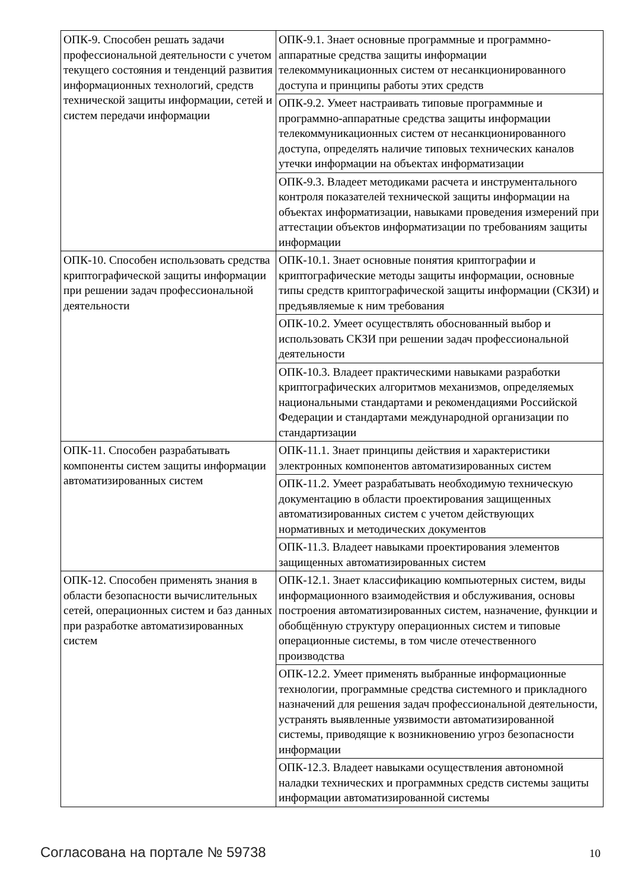| ОПК-9. Способен решать задачи профессиональной деятельности с учетом текущего состояния и тенденций развития информационных технологий, средств технической защиты информации, сетей и систем передачи информации | ОПК-9.1. Знает основные программные и программно-аппаратные средства защиты информации телекоммуникационных систем от несанкционированного доступа и принципы работы этих средств |
| | ОПК-9.2. Умеет настраивать типовые программные и программно-аппаратные средства защиты информации телекоммуникационных систем от несанкционированного доступа, определять наличие типовых технических каналов утечки информации на объектах информатизации |
| | ОПК-9.3. Владеет методиками расчета и инструментального контроля показателей технической защиты информации на объектах информатизации, навыками проведения измерений при аттестации объектов информатизации по требованиям защиты информации |
| ОПК-10. Способен использовать средства криптографической защиты информации при решении задач профессиональной деятельности | ОПК-10.1. Знает основные понятия криптографии и криптографические методы защиты информации, основные типы средств криптографической защиты информации (СКЗИ) и предъявляемые к ним требования |
| | ОПК-10.2. Умеет осуществлять обоснованный выбор и использовать СКЗИ при решении задач профессиональной деятельности |
| | ОПК-10.3. Владеет практическими навыками разработки криптографических алгоритмов механизмов, определяемых национальными стандартами и рекомендациями Российской Федерации и стандартами международной организации по стандартизации |
| ОПК-11. Способен разрабатывать компоненты систем защиты информации автоматизированных систем | ОПК-11.1. Знает принципы действия и характеристики электронных компонентов автоматизированных систем |
| | ОПК-11.2. Умеет разрабатывать необходимую техническую документацию в области проектирования защищенных автоматизированных систем с учетом действующих нормативных и методических документов |
| | ОПК-11.3. Владеет навыками проектирования элементов защищенных автоматизированных систем |
| ОПК-12. Способен применять знания в области безопасности вычислительных сетей, операционных систем и баз данных при разработке автоматизированных систем | ОПК-12.1. Знает классификацию компьютерных систем, виды информационного взаимодействия и обслуживания, основы построения автоматизированных систем, назначение, функции и обобщённую структуру операционных систем и типовые операционные системы, в том числе отечественного производства |
| | ОПК-12.2. Умеет применять выбранные информационные технологии, программные средства системного и прикладного назначений для решения задач профессиональной деятельности, устранять выявленные уязвимости автоматизированной системы, приводящие к возникновению угроз безопасности информации |
| | ОПК-12.3. Владеет навыками осуществления автономной наладки технических и программных средств системы защиты информации автоматизированной системы |
Согласована на портале № 59738 10